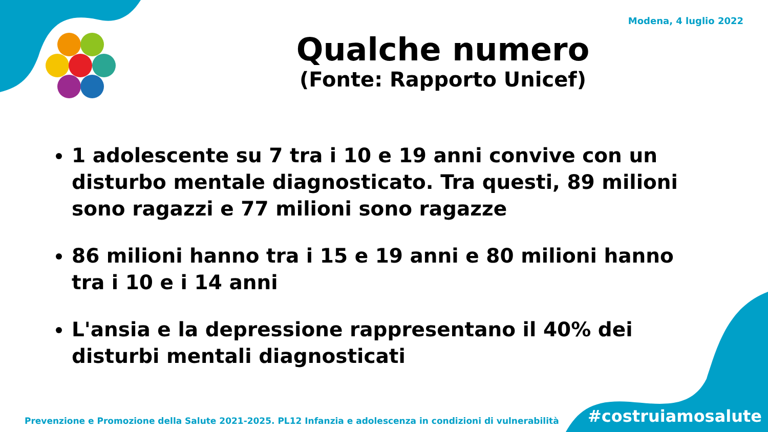Modena, 4 luglio 2022
Qualche numero
(Fonte: Rapporto Unicef)
1 adolescente su 7 tra i 10 e 19 anni convive con un disturbo mentale diagnosticato. Tra questi, 89 milioni sono ragazzi e 77 milioni sono ragazze
86 milioni hanno tra i 15 e 19 anni e 80 milioni hanno tra i 10 e i 14 anni
L'ansia e la depressione rappresentano il 40% dei disturbi mentali diagnosticati
Prevenzione e Promozione della Salute 2021-2025. PL12 Infanzia e adolescenza in condizioni di vulnerabilità
#costruiamosalute